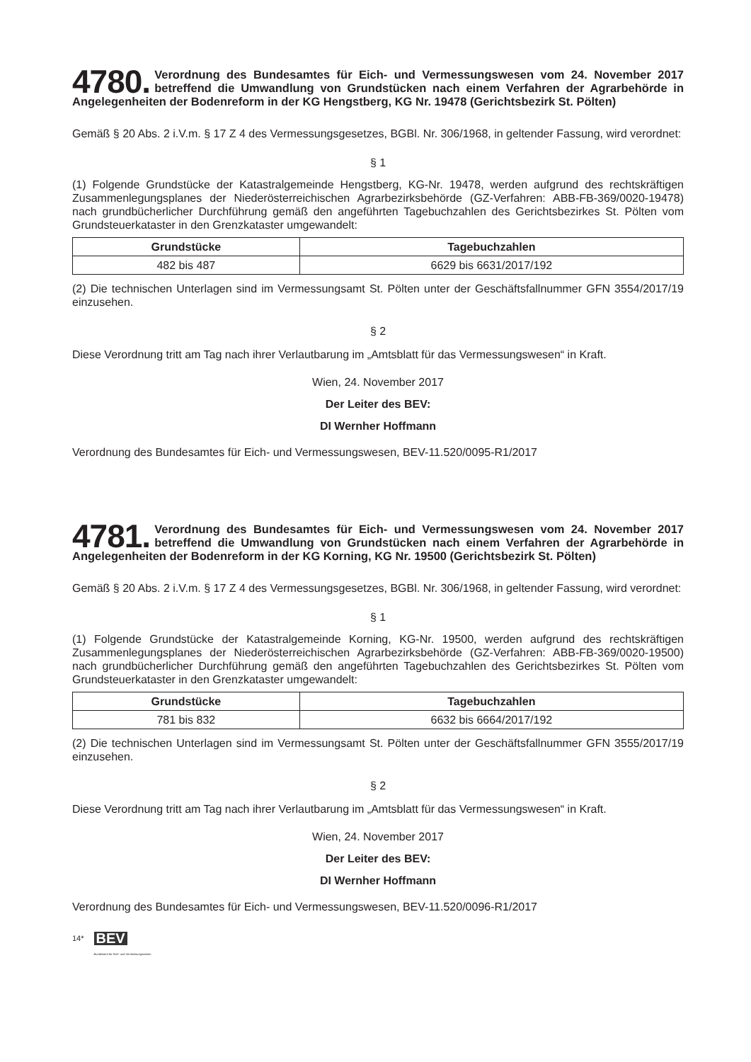4780. Verordnung des Bundesamtes für Eich- und Vermessungswesen vom 24. November 2017 betreffend die Umwandlung von Grundstücken nach einem Verfahren der Agrarbehörde in Angelegenheiten der Bodenreform in der KG Hengstberg, KG Nr. 19478 (Gerichtsbezirk St. Pölten)
Gemäß § 20 Abs. 2 i.V.m. § 17 Z 4 des Vermessungsgesetzes, BGBl. Nr. 306/1968, in geltender Fassung, wird verordnet:
§ 1
(1) Folgende Grundstücke der Katastralgemeinde Hengstberg, KG-Nr. 19478, werden aufgrund des rechtskräftigen Zusammenlegungsplanes der Niederösterreichischen Agrarbezirksbehörde (GZ-Verfahren: ABB-FB-369/0020-19478) nach grundbücherlicher Durchführung gemäß den angeführten Tagebuchzahlen des Gerichtsbezirkes St. Pölten vom Grundsteuerkataster in den Grenzkataster umgewandelt:
| Grundstücke | Tagebuchzahlen |
| --- | --- |
| 482 bis 487 | 6629 bis 6631/2017/192 |
(2) Die technischen Unterlagen sind im Vermessungsamt St. Pölten unter der Geschäftsfallnummer GFN 3554/2017/19 einzusehen.
§ 2
Diese Verordnung tritt am Tag nach ihrer Verlautbarung im „Amtsblatt für das Vermessungswesen“ in Kraft.
Wien, 24. November 2017
Der Leiter des BEV:
DI Wernher Hoffmann
Verordnung des Bundesamtes für Eich- und Vermessungswesen, BEV-11.520/0095-R1/2017
4781. Verordnung des Bundesamtes für Eich- und Vermessungswesen vom 24. November 2017 betreffend die Umwandlung von Grundstücken nach einem Verfahren der Agrarbehörde in Angelegenheiten der Bodenreform in der KG Korning, KG Nr. 19500 (Gerichtsbezirk St. Pölten)
Gemäß § 20 Abs. 2 i.V.m. § 17 Z 4 des Vermessungsgesetzes, BGBl. Nr. 306/1968, in geltender Fassung, wird verordnet:
§ 1
(1) Folgende Grundstücke der Katastralgemeinde Korning, KG-Nr. 19500, werden aufgrund des rechtskräftigen Zusammenlegungsplanes der Niederösterreichischen Agrarbezirksbehörde (GZ-Verfahren: ABB-FB-369/0020-19500) nach grundbücherlicher Durchführung gemäß den angeführten Tagebuchzahlen des Gerichtsbezirkes St. Pölten vom Grundsteuerkataster in den Grenzkataster umgewandelt:
| Grundstücke | Tagebuchzahlen |
| --- | --- |
| 781 bis 832 | 6632 bis 6664/2017/192 |
(2) Die technischen Unterlagen sind im Vermessungsamt St. Pölten unter der Geschäftsfallnummer GFN 3555/2017/19 einzusehen.
§ 2
Diese Verordnung tritt am Tag nach ihrer Verlautbarung im „Amtsblatt für das Vermessungswesen“ in Kraft.
Wien, 24. November 2017
Der Leiter des BEV:
DI Wernher Hoffmann
Verordnung des Bundesamtes für Eich- und Vermessungswesen, BEV-11.520/0096-R1/2017
14*
BEV
Bundesamt für Eich- und Vermessungswesen